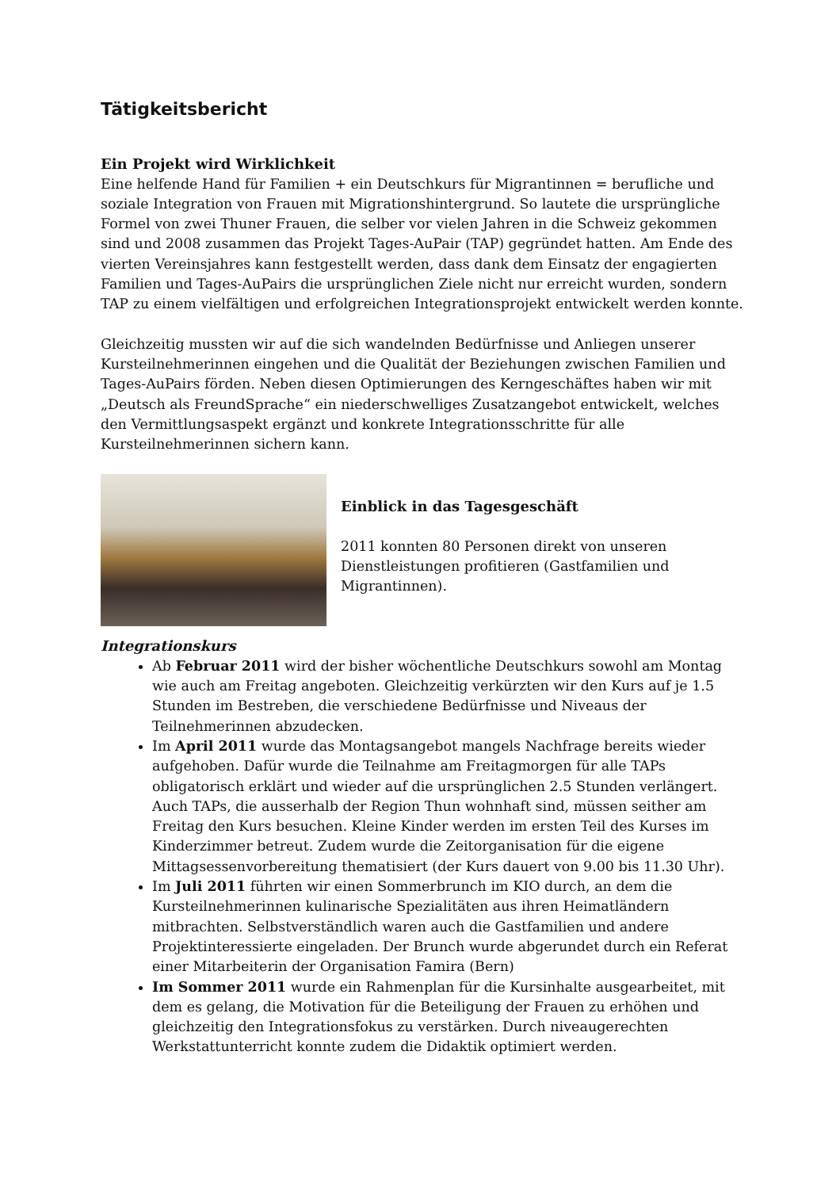Tätigkeitsbericht
Ein Projekt wird Wirklichkeit
Eine helfende Hand für Familien + ein Deutschkurs für Migrantinnen = berufliche und soziale Integration von Frauen mit Migrationshintergrund. So lautete die ursprüngliche Formel von zwei Thuner Frauen, die selber vor vielen Jahren in die Schweiz gekommen sind und 2008 zusammen das Projekt Tages-AuPair (TAP) gegründet hatten. Am Ende des vierten Vereinsjahres kann festgestellt werden, dass dank dem Einsatz der engagierten Familien und Tages-AuPairs die ursprünglichen Ziele nicht nur erreicht wurden, sondern TAP zu einem vielfältigen und erfolgreichen Integrationsprojekt entwickelt werden konnte.
Gleichzeitig mussten wir auf die sich wandelnden Bedürfnisse und Anliegen unserer Kursteilnehmerinnen eingehen und die Qualität der Beziehungen zwischen Familien und Tages-AuPairs förden. Neben diesen Optimierungen des Kerngeschäftes haben wir mit „Deutsch als FreundSprache“ ein niederschwelliges Zusatzangebot entwickelt, welches den Vermittlungsaspekt ergänzt und konkrete Integrationsschritte für alle Kursteilnehmerinnen sichern kann.
Einblick in das Tagesgeschäft
2011 konnten 80 Personen direkt von unseren Dienstleistungen profitieren (Gastfamilien und Migrantinnen).
Integrationskurs
Ab Februar 2011 wird der bisher wöchentliche Deutschkurs sowohl am Montag wie auch am Freitag angeboten. Gleichzeitig verkürzten wir den Kurs auf je 1.5 Stunden im Bestreben, die verschiedene Bedürfnisse und Niveaus der Teilnehmerinnen abzudecken.
Im April 2011 wurde das Montagsangebot mangels Nachfrage bereits wieder aufgehoben. Dafür wurde die Teilnahme am Freitagmorgen für alle TAPs obligatorisch erklärt und wieder auf die ursprünglichen 2.5 Stunden verlängert. Auch TAPs, die ausserhalb der Region Thun wohnhaft sind, müssen seither am Freitag den Kurs besuchen. Kleine Kinder werden im ersten Teil des Kurses im Kinderzimmer betreut. Zudem wurde die Zeitorganisation für die eigene Mittagsessenvorbereitung thematisiert (der Kurs dauert von 9.00 bis 11.30 Uhr).
Im Juli 2011 führten wir einen Sommerbrunch im KIO durch, an dem die Kursteilnehmerinnen kulinarische Spezialitäten aus ihren Heimatländern mitbrachten. Selbstverständlich waren auch die Gastfamilien und andere Projektinteressierte eingeladen. Der Brunch wurde abgerundet durch ein Referat einer Mitarbeiterin der Organisation Famira (Bern)
Im Sommer 2011 wurde ein Rahmenplan für die Kursinhalte ausgearbeitet, mit dem es gelang, die Motivation für die Beteiligung der Frauen zu erhöhen und gleichzeitig den Integrationsfokus zu verstärken. Durch niveaugerechten Werkstattunterricht konnte zudem die Didaktik optimiert werden.